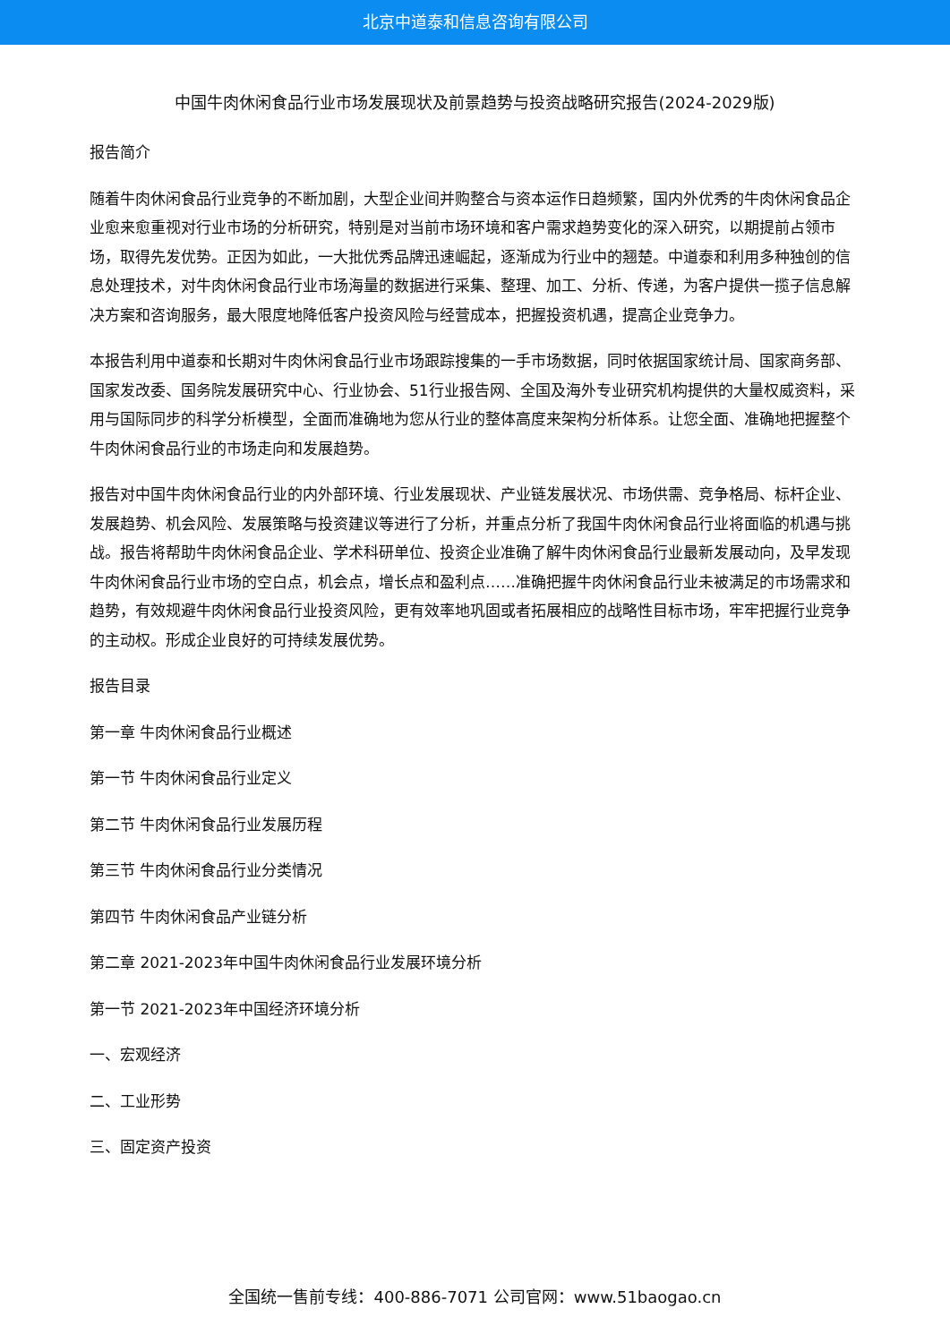北京中道泰和信息咨询有限公司
中国牛肉休闲食品行业市场发展现状及前景趋势与投资战略研究报告(2024-2029版)
报告简介
随着牛肉休闲食品行业竞争的不断加剧，大型企业间并购整合与资本运作日趋频繁，国内外优秀的牛肉休闲食品企业愈来愈重视对行业市场的分析研究，特别是对当前市场环境和客户需求趋势变化的深入研究，以期提前占领市场，取得先发优势。正因为如此，一大批优秀品牌迅速崛起，逐渐成为行业中的翘楚。中道泰和利用多种独创的信息处理技术，对牛肉休闲食品行业市场海量的数据进行采集、整理、加工、分析、传递，为客户提供一揽子信息解决方案和咨询服务，最大限度地降低客户投资风险与经营成本，把握投资机遇，提高企业竞争力。
本报告利用中道泰和长期对牛肉休闲食品行业市场跟踪搜集的一手市场数据，同时依据国家统计局、国家商务部、国家发改委、国务院发展研究中心、行业协会、51行业报告网、全国及海外专业研究机构提供的大量权威资料，采用与国际同步的科学分析模型，全面而准确地为您从行业的整体高度来架构分析体系。让您全面、准确地把握整个牛肉休闲食品行业的市场走向和发展趋势。
报告对中国牛肉休闲食品行业的内外部环境、行业发展现状、产业链发展状况、市场供需、竞争格局、标杆企业、发展趋势、机会风险、发展策略与投资建议等进行了分析，并重点分析了我国牛肉休闲食品行业将面临的机遇与挑战。报告将帮助牛肉休闲食品企业、学术科研单位、投资企业准确了解牛肉休闲食品行业最新发展动向，及早发现牛肉休闲食品行业市场的空白点，机会点，增长点和盈利点……准确把握牛肉休闲食品行业未被满足的市场需求和趋势，有效规避牛肉休闲食品行业投资风险，更有效率地巩固或者拓展相应的战略性目标市场，牢牢把握行业竞争的主动权。形成企业良好的可持续发展优势。
报告目录
第一章 牛肉休闲食品行业概述
第一节 牛肉休闲食品行业定义
第二节 牛肉休闲食品行业发展历程
第三节 牛肉休闲食品行业分类情况
第四节 牛肉休闲食品产业链分析
第二章 2021-2023年中国牛肉休闲食品行业发展环境分析
第一节 2021-2023年中国经济环境分析
一、宏观经济
二、工业形势
三、固定资产投资
全国统一售前专线：400-886-7071 公司官网：www.51baogao.cn